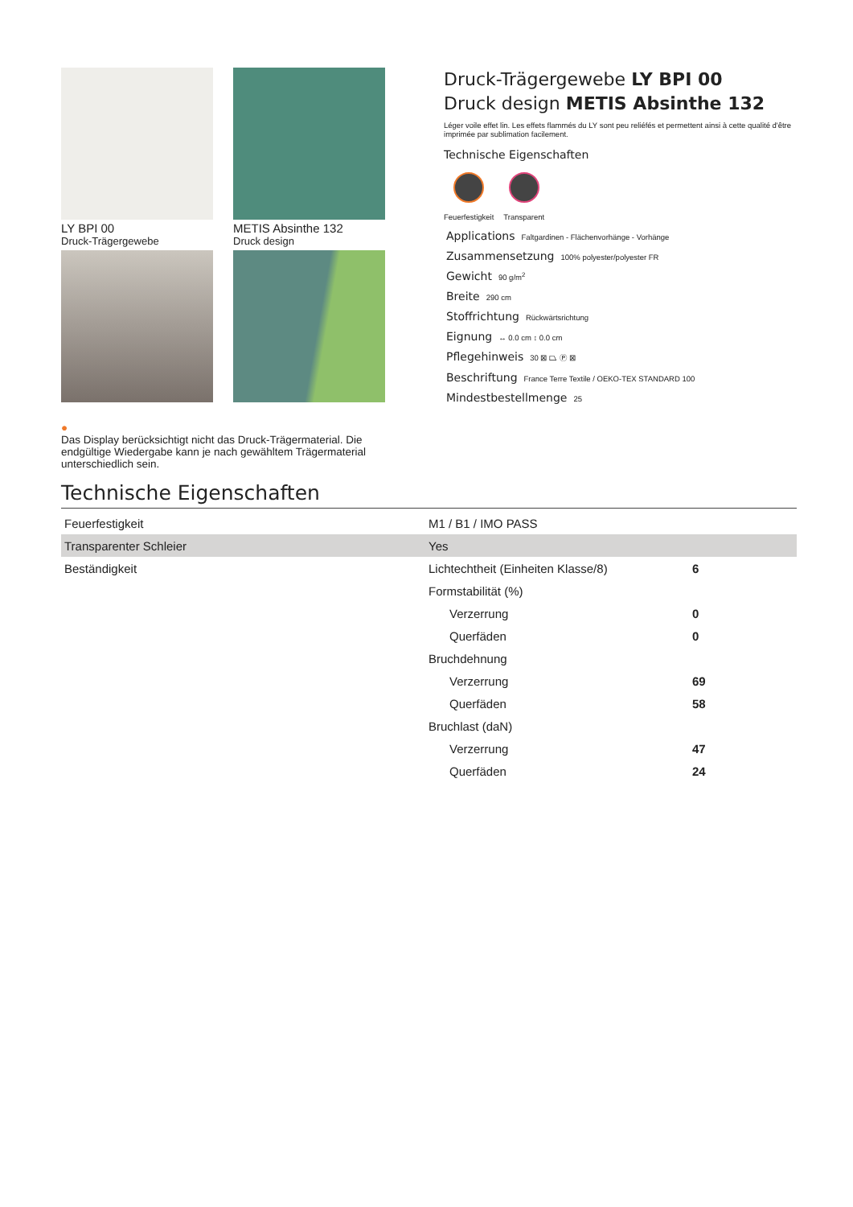LY BPI 00
Druck-Trägergewebe
METIS Absinthe 132
Druck design
●
Das Display berücksichtigt nicht das Druck-Trägermaterial. Die endgültige Wiedergabe kann je nach gewähltem Trägermaterial unterschiedlich sein.
Druck-Trägergewebe LY BPI 00
Druck design METIS Absinthe 132
Léger voile effet lin. Les effets flammés du LY sont peu reliéfés et permettent ainsi à cette qualité d'être imprimée par sublimation facilement.
Technische Eigenschaften
Feuerfestigkeit Transparent
Applications Faltgardinen - Flächenvorhänge - Vorhänge
Zusammensetzung 100% polyester/polyester FR
Gewicht 90 g/m<sup>2</sup>
Breite 290 cm
Stoffrichtung Rückwärtsrichtung
Eignung ↔ 0.0 cm ↕ 0.0 cm
Pflegehinweis 30 ⊠ ⏢ Ⓟ ⊠
Beschriftung France Terre Textile / OEKO-TEX STANDARD 100
Mindestbestellmenge 25
Technische Eigenschaften
| Feuerfestigkeit | M1 / B1 / IMO PASS | |
| Transparenter Schleier | Yes | |
| Beständigkeit | Lichtechtheit (Einheiten Klasse/8) | 6 |
| | Formstabilität (%) | |
| | Verzerrung | 0 |
| | Querfäden | 0 |
| | Bruchdehnung | |
| | Verzerrung | 69 |
| | Querfäden | 58 |
| | Bruchlast (daN) | |
| | Verzerrung | 47 |
| | Querfäden | 24 |